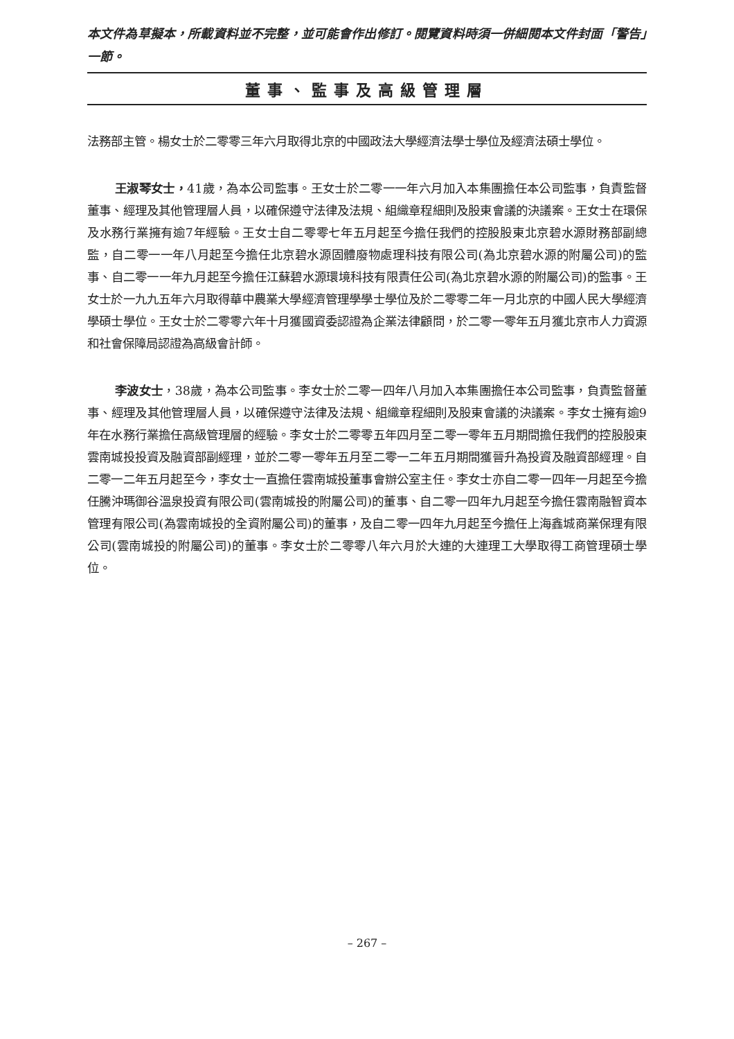本文件為草擬本，所載資料並不完整，並可能會作出修訂。閱覽資料時須一併細閱本文件封面「警告」一節。
董事、監事及高級管理層
法務部主管。楊女士於二零零三年六月取得北京的中國政法大學經濟法學士學位及經濟法碩士學位。
王淑琴女士，41歲，為本公司監事。王女士於二零一一年六月加入本集團擔任本公司監事，負責監督董事、經理及其他管理層人員，以確保遵守法律及法規、組織章程細則及股東會議的決議案。王女士在環保及水務行業擁有逾7年經驗。王女士自二零零七年五月起至今擔任我們的控股股東北京碧水源財務部副總監，自二零一一年八月起至今擔任北京碧水源固體廢物處理科技有限公司(為北京碧水源的附屬公司)的監事、自二零一一年九月起至今擔任江蘇碧水源環境科技有限責任公司(為北京碧水源的附屬公司)的監事。王女士於一九九五年六月取得華中農業大學經濟管理學學士學位及於二零零二年一月北京的中國人民大學經濟學碩士學位。王女士於二零零六年十月獲國資委認證為企業法律顧問，於二零一零年五月獲北京市人力資源和社會保障局認證為高級會計師。
李波女士，38歲，為本公司監事。李女士於二零一四年八月加入本集團擔任本公司監事，負責監督董事、經理及其他管理層人員，以確保遵守法律及法規、組織章程細則及股東會議的決議案。李女士擁有逾9年在水務行業擔任高級管理層的經驗。李女士於二零零五年四月至二零一零年五月期間擔任我們的控股股東雲南城投投資及融資部副經理，並於二零一零年五月至二零一二年五月期間獲晉升為投資及融資部經理。自二零一二年五月起至今，李女士一直擔任雲南城投董事會辦公室主任。李女士亦自二零一四年一月起至今擔任騰沖瑪御谷溫泉投資有限公司(雲南城投的附屬公司)的董事、自二零一四年九月起至今擔任雲南融智資本管理有限公司(為雲南城投的全資附屬公司)的董事，及自二零一四年九月起至今擔任上海鑫城商業保理有限公司(雲南城投的附屬公司)的董事。李女士於二零零八年六月於大連的大連理工大學取得工商管理碩士學位。
– 267 –